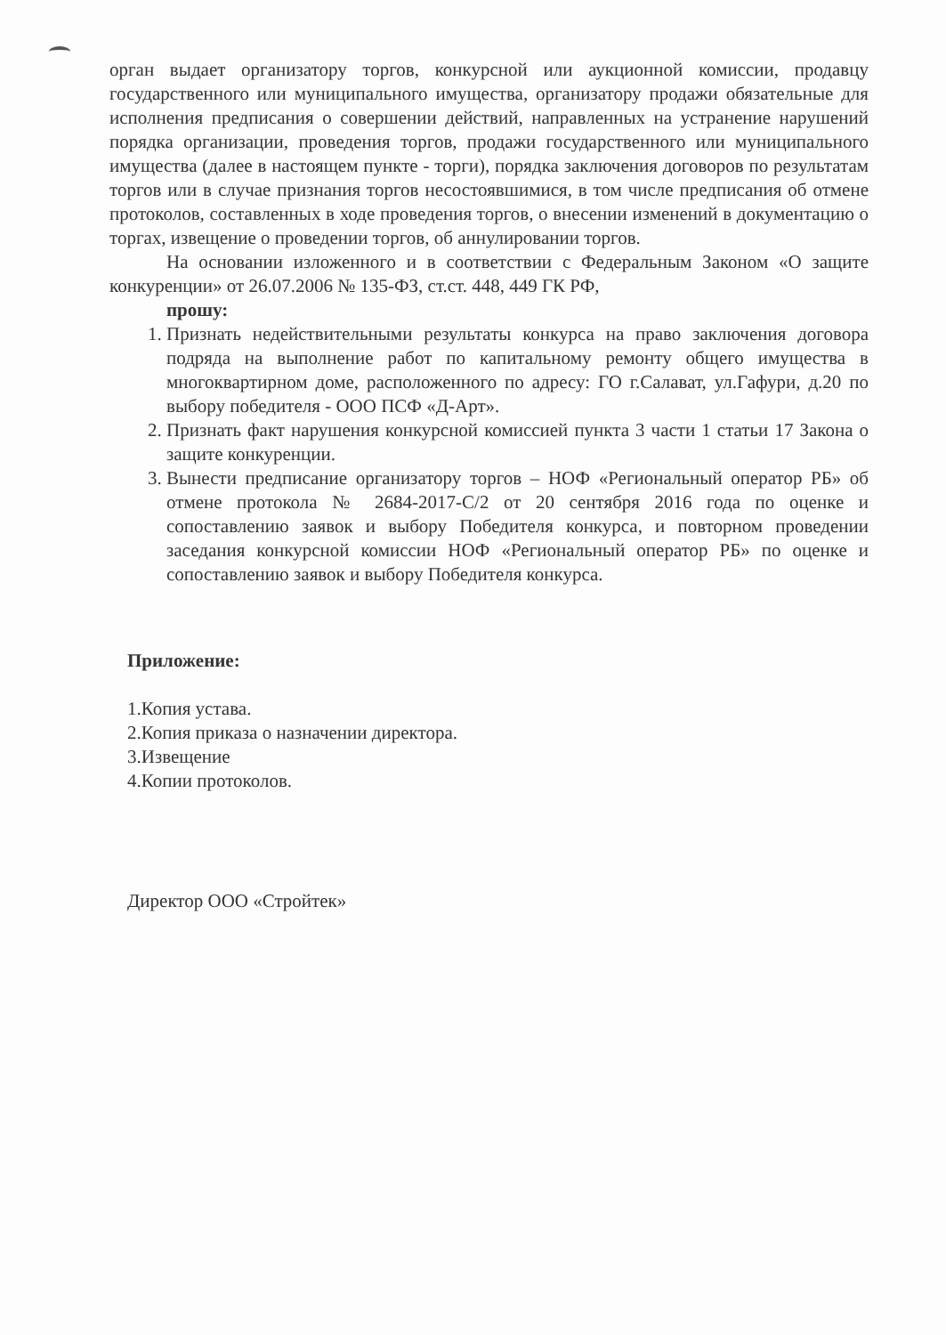орган выдает организатору торгов, конкурсной или аукционной комиссии, продавцу государственного или муниципального имущества, организатору продажи обязательные для исполнения предписания о совершении действий, направленных на устранение нарушений порядка организации, проведения торгов, продажи государственного или муниципального имущества (далее в настоящем пункте - торги), порядка заключения договоров по результатам торгов или в случае признания торгов несостоявшимися, в том числе предписания об отмене протоколов, составленных в ходе проведения торгов, о внесении изменений в документацию о торгах, извещение о проведении торгов, об аннулировании торгов.
На основании изложенного и в соответствии с Федеральным Законом «О защите конкуренции» от 26.07.2006 № 135-ФЗ, ст.ст. 448, 449 ГК РФ,
прошу:
1. Признать недействительными результаты конкурса на право заключения договора подряда на выполнение работ по капитальному ремонту общего имущества в многоквартирном доме, расположенного по адресу: ГО г.Салават, ул.Гафури, д.20 по выбору победителя - ООО ПСФ «Д-Арт».
2. Признать факт нарушения конкурсной комиссией пункта 3 части 1 статьи 17 Закона о защите конкуренции.
3. Вынести предписание организатору торгов – НОФ «Региональный оператор РБ» об отмене протокола № 2684-2017-С/2 от 20 сентября 2016 года по оценке и сопоставлению заявок и выбору Победителя конкурса, и повторном проведении заседания конкурсной комиссии НОФ «Региональный оператор РБ» по оценке и сопоставлению заявок и выбору Победителя конкурса.
Приложение:
1.Копия устава.
2.Копия приказа о назначении директора.
3.Извещение
4.Копии протоколов.
Директор ООО «Стройтек»